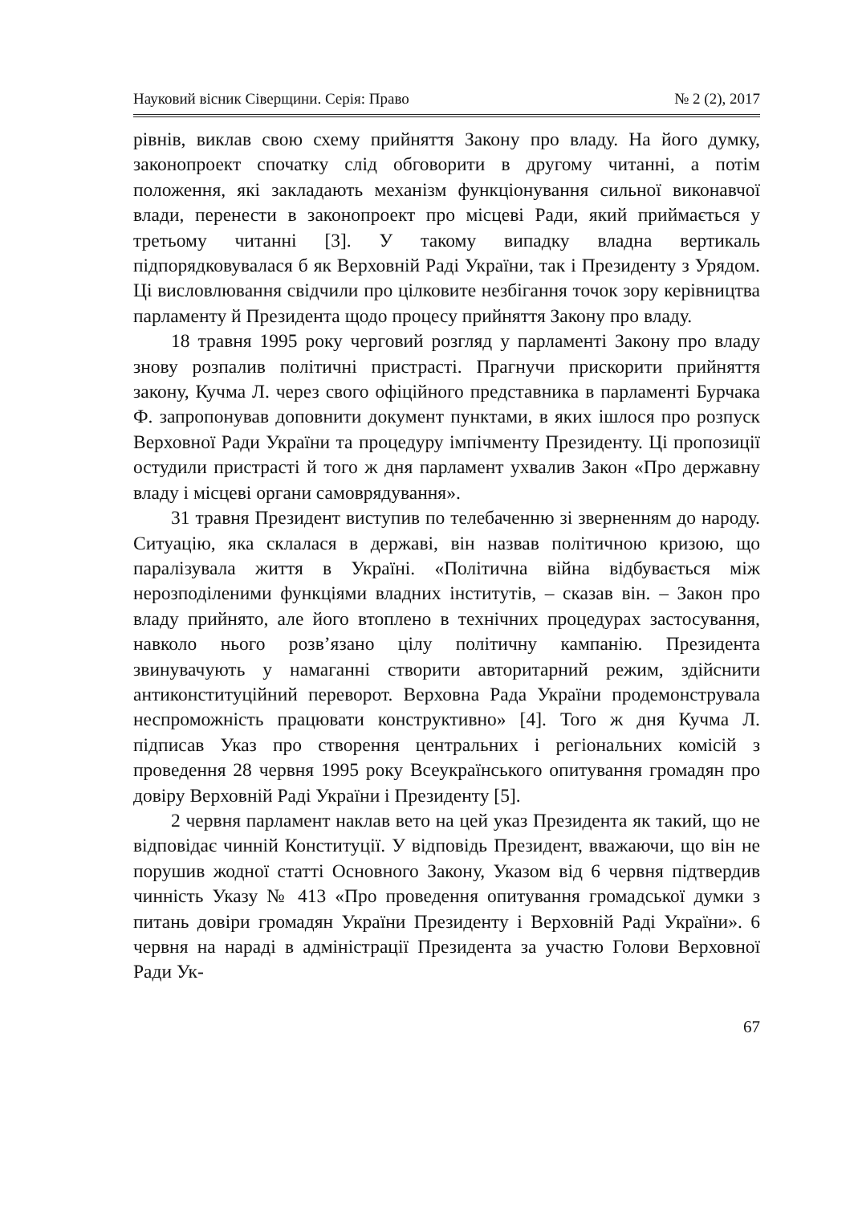Науковий вісник Сіверщини. Серія: Право № 2 (2), 2017
рівнів, виклав свою схему прийняття Закону про владу. На його думку, законопроект спочатку слід обговорити в другому читанні, а потім положення, які закладають механізм функціонування сильної виконавчої влади, перенести в законопроект про місцеві Ради, який приймається у третьому читанні [3]. У такому випадку владна вертикаль підпорядковувалася б як Верховній Раді України, так і Президенту з Урядом. Ці висловлювання свідчили про цілковите незбігання точок зору керівництва парламенту й Президента щодо процесу прийняття Закону про владу.
18 травня 1995 року черговий розгляд у парламенті Закону про владу знову розпалив політичні пристрасті. Прагнучи прискорити прийняття закону, Кучма Л. через свого офіційного представника в парламенті Бурчака Ф. запропонував доповнити документ пунктами, в яких ішлося про розпуск Верховної Ради України та процедуру імпічменту Президенту. Ці пропозиції остудили пристрасті й того ж дня парламент ухвалив Закон «Про державну владу і місцеві органи самоврядування».
31 травня Президент виступив по телебаченню зі зверненням до народу. Ситуацію, яка склалася в державі, він назвав політичною кризою, що паралізувала життя в Україні. «Політична війна відбувається між нерозподіленими функціями владних інститутів, – сказав він. – Закон про владу прийнято, але його втоплено в технічних процедурах застосування, навколо нього розв’язано цілу політичну кампанію. Президента звинувачують у намаганні створити авторитарний режим, здійснити антиконституційний переворот. Верховна Рада України продемонструвала неспроможність працювати конструктивно» [4]. Того ж дня Кучма Л. підписав Указ про створення центральних і регіональних комісій з проведення 28 червня 1995 року Всеукраїнського опитування громадян про довіру Верховній Раді України і Президенту [5].
2 червня парламент наклав вето на цей указ Президента як такий, що не відповідає чинній Конституції. У відповідь Президент, вважаючи, що він не порушив жодної статті Основного Закону, Указом від 6 червня підтвердив чинність Указу № 413 «Про проведення опитування громадської думки з питань довіри громадян України Президенту і Верховній Раді України». 6 червня на нараді в адміністрації Президента за участю Голови Верховної Ради Ук-
67